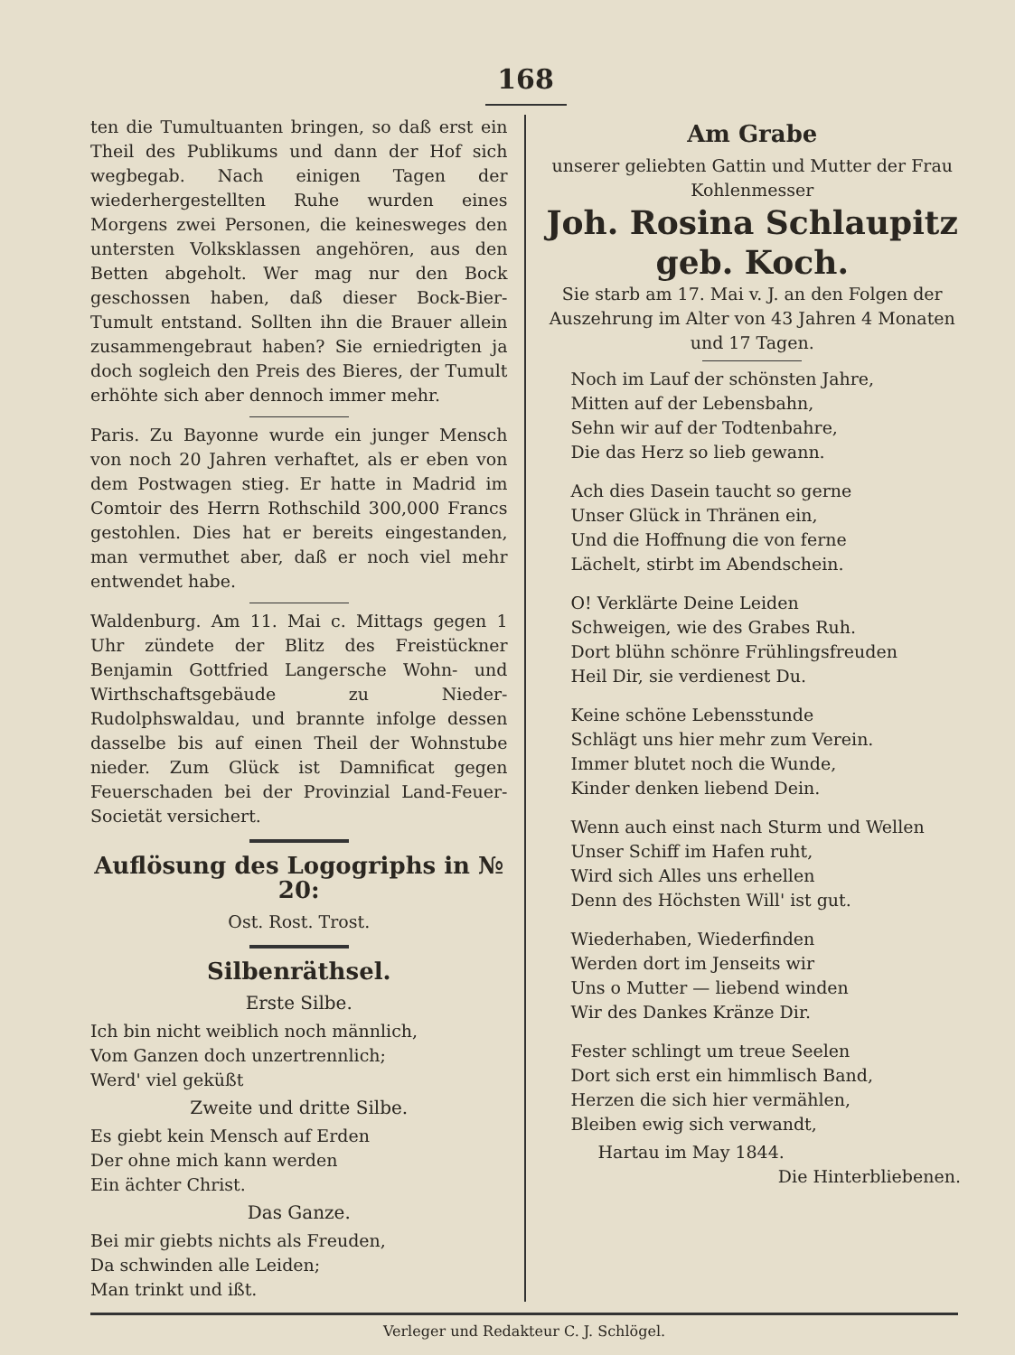168
ten die Tumultuanten bringen, so daß erst ein Theil des Publikums und dann der Hof sich wegbegab. Nach einigen Tagen der wiederhergestellten Ruhe wurden eines Morgens zwei Personen, die keinesweges den untersten Volksklassen angehören, aus den Betten abgeholt. Wer mag nur den Bock geschossen haben, daß dieser Bock-Bier-Tumult entstand. Sollten ihn die Brauer allein zusammengebraut haben? Sie erniedrigten ja doch sogleich den Preis des Bieres, der Tumult erhöhte sich aber dennoch immer mehr.
Paris. Zu Bayonne wurde ein junger Mensch von noch 20 Jahren verhaftet, als er eben von dem Postwagen stieg. Er hatte in Madrid im Comtoir des Herrn Rothschild 300,000 Francs gestohlen. Dies hat er bereits eingestanden, man vermuthet aber, daß er noch viel mehr entwendet habe.
Waldenburg. Am 11. Mai c. Mittags gegen 1 Uhr zündete der Blitz des Freistückner Benjamin Gottfried Langersche Wohn- und Wirthschaftsgebäude zu Nieder-Rudolphswaldau, und brannte infolge dessen dasselbe bis auf einen Theil der Wohnstube nieder. Zum Glück ist Damnificat gegen Feuerschaden bei der Provinzial Land-Feuer-Societät versichert.
Auflösung des Logogriphs in № 20:
Ost. Rost. Trost.
Silbenräthsel.
Erste Silbe.
Ich bin nicht weiblich noch männlich,
Vom Ganzen doch unzertrennlich;
Werd' viel geküßt
Zweite und dritte Silbe.
Es giebt kein Mensch auf Erden
Der ohne mich kann werden
Ein ächter Christ.
Das Ganze.
Bei mir giebts nichts als Freuden,
Da schwinden alle Leiden;
Man trinkt und ißt.
Am Grabe
unserer geliebten Gattin und Mutter der Frau Kohlenmesser
Joh. Rosina Schlaupitz
geb. Koch.
Sie starb am 17. Mai v. J. an den Folgen der Auszehrung im Alter von 43 Jahren 4 Monaten und 17 Tagen.
Noch im Lauf der schönsten Jahre,
Mitten auf der Lebensbahn,
Sehn wir auf der Todtenbahre,
Die das Herz so lieb gewann.
Ach dies Dasein taucht so gerne
Unser Glück in Thränen ein,
Und die Hoffnung die von ferne
Lächelt, stirbt im Abendschein.
O! Verklärte Deine Leiden
Schweigen, wie des Grabes Ruh.
Dort blühn schönre Frühlingsfreuden
Heil Dir, sie verdienest Du.
Keine schöne Lebensstunde
Schlägt uns hier mehr zum Verein.
Immer blutet noch die Wunde,
Kinder denken liebend Dein.
Wenn auch einst nach Sturm und Wellen
Unser Schiff im Hafen ruht,
Wird sich Alles uns erhellen
Denn des Höchsten Will' ist gut.
Wiederhaben, Wiederfinden
Werden dort im Jenseits wir
Uns o Mutter — liebend winden
Wir des Dankes Kränze Dir.
Fester schlingt um treue Seelen
Dort sich erst ein himmlisch Band,
Herzen die sich hier vermählen,
Bleiben ewig sich verwandt,
Hartau im May 1844.
Die Hinterbliebenen.
Verleger und Redakteur C. J. Schlögel.